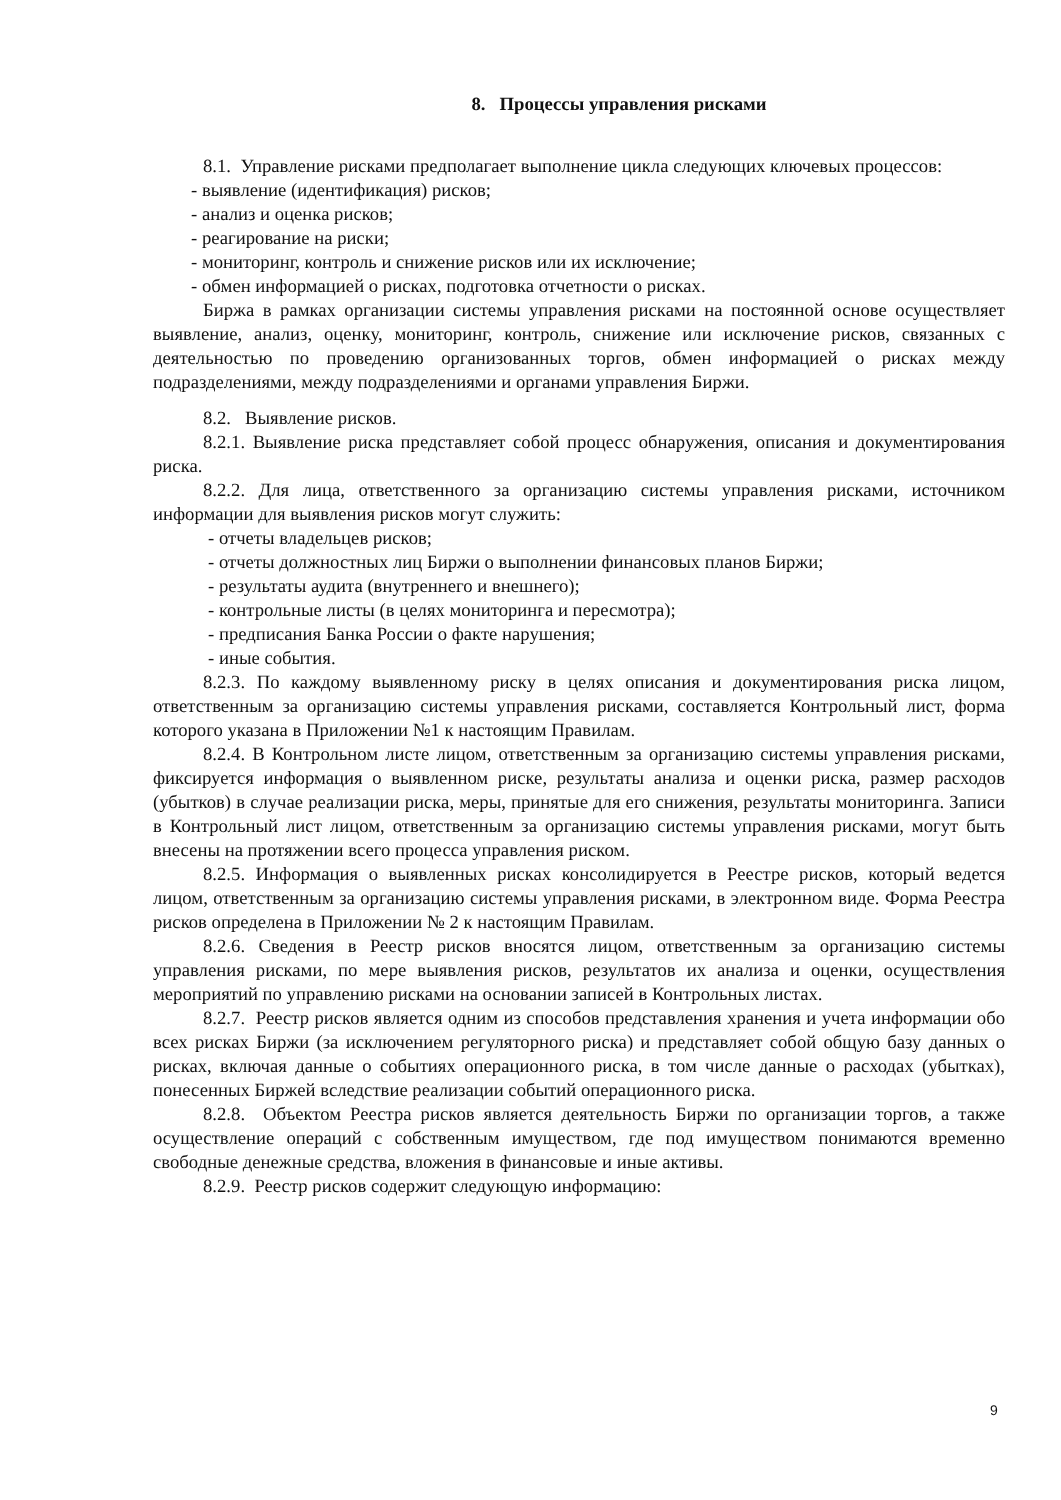8. Процессы управления рисками
8.1. Управление рисками предполагает выполнение цикла следующих ключевых процессов:
- выявление (идентификация) рисков;
- анализ и оценка рисков;
- реагирование на риски;
- мониторинг, контроль и снижение рисков или их исключение;
- обмен информацией о рисках, подготовка отчетности о рисках.
Биржа в рамках организации системы управления рисками на постоянной основе осуществляет выявление, анализ, оценку, мониторинг, контроль, снижение или исключение рисков, связанных с деятельностью по проведению организованных торгов, обмен информацией о рисках между подразделениями, между подразделениями и органами управления Биржи.
8.2. Выявление рисков.
8.2.1. Выявление риска представляет собой процесс обнаружения, описания и документирования риска.
8.2.2. Для лица, ответственного за организацию системы управления рисками, источником информации для выявления рисков могут служить:
- отчеты владельцев рисков;
- отчеты должностных лиц Биржи о выполнении финансовых планов Биржи;
- результаты аудита (внутреннего и внешнего);
- контрольные листы (в целях мониторинга и пересмотра);
- предписания Банка России о факте нарушения;
- иные события.
8.2.3. По каждому выявленному риску в целях описания и документирования риска лицом, ответственным за организацию системы управления рисками, составляется Контрольный лист, форма которого указана в Приложении №1 к настоящим Правилам.
8.2.4. В Контрольном листе лицом, ответственным за организацию системы управления рисками, фиксируется информация о выявленном риске, результаты анализа и оценки риска, размер расходов (убытков) в случае реализации риска, меры, принятые для его снижения, результаты мониторинга. Записи в Контрольный лист лицом, ответственным за организацию системы управления рисками, могут быть внесены на протяжении всего процесса управления риском.
8.2.5. Информация о выявленных рисках консолидируется в Реестре рисков, который ведется лицом, ответственным за организацию системы управления рисками, в электронном виде. Форма Реестра рисков определена в Приложении № 2 к настоящим Правилам.
8.2.6. Сведения в Реестр рисков вносятся лицом, ответственным за организацию системы управления рисками, по мере выявления рисков, результатов их анализа и оценки, осуществления мероприятий по управлению рисками на основании записей в Контрольных листах.
8.2.7. Реестр рисков является одним из способов представления хранения и учета информации обо всех рисках Биржи (за исключением регуляторного риска) и представляет собой общую базу данных о рисках, включая данные о событиях операционного риска, в том числе данные о расходах (убытках), понесенных Биржей вследствие реализации событий операционного риска.
8.2.8. Объектом Реестра рисков является деятельность Биржи по организации торгов, а также осуществление операций с собственным имуществом, где под имуществом понимаются временно свободные денежные средства, вложения в финансовые и иные активы.
8.2.9. Реестр рисков содержит следующую информацию:
9